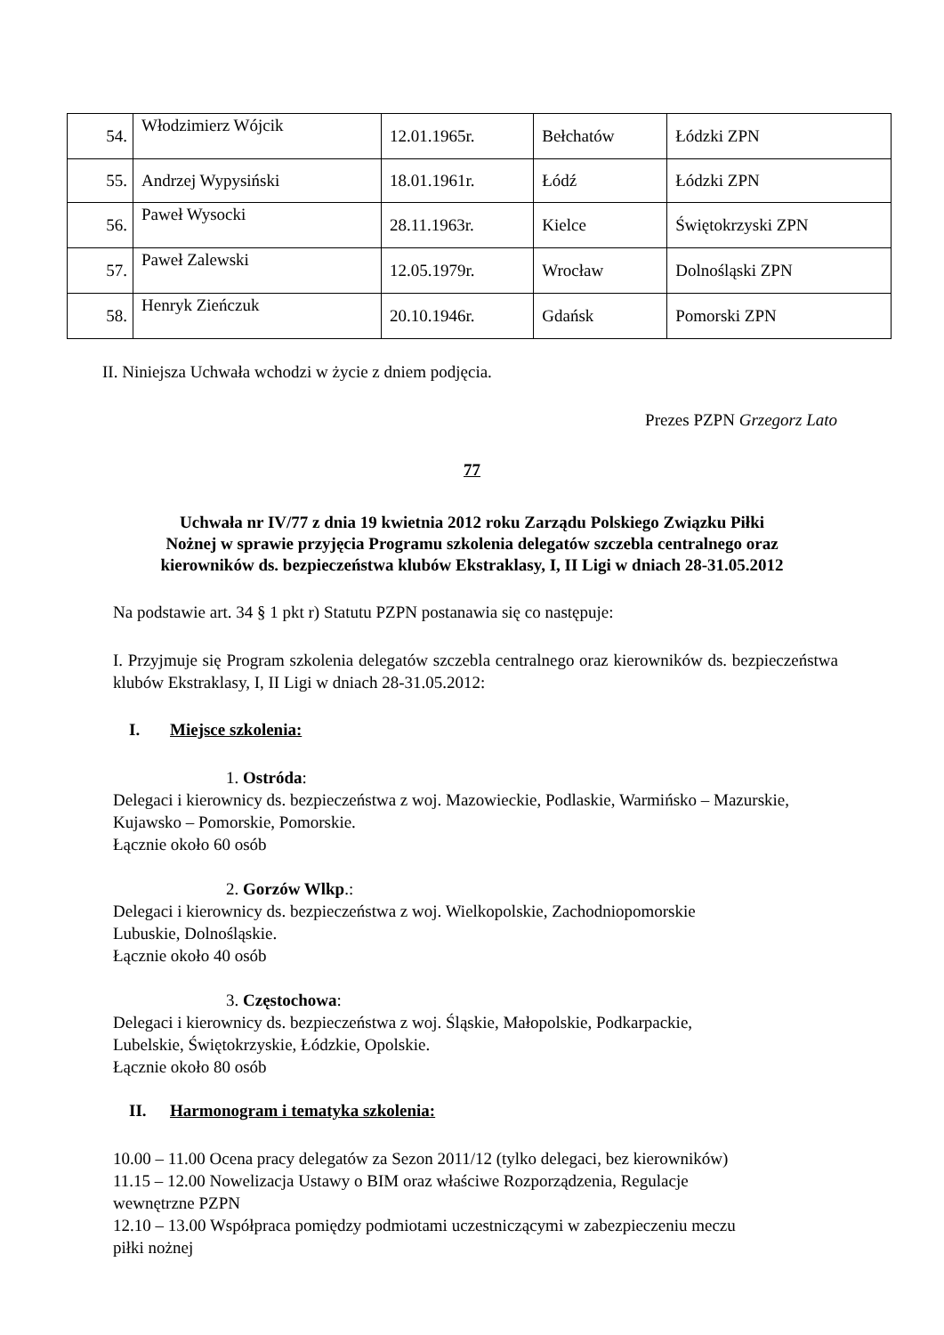| 54. | Włodzimierz Wójcik | 12.01.1965r. | Bełchatów | Łódzki ZPN |
| 55. | Andrzej Wypysiński | 18.01.1961r. | Łódź | Łódzki ZPN |
| 56. | Paweł Wysocki | 28.11.1963r. | Kielce | Świętokrzyski ZPN |
| 57. | Paweł Zalewski | 12.05.1979r. | Wrocław | Dolnośląski ZPN |
| 58. | Henryk Zieńczuk | 20.10.1946r. | Gdańsk | Pomorski ZPN |
II. Niniejsza Uchwała wchodzi w życie z dniem podjęcia.
Prezes PZPN Grzegorz Lato
77
Uchwała nr IV/77 z dnia 19 kwietnia 2012 roku Zarządu Polskiego Związku Piłki
Nożnej w sprawie przyjęcia Programu szkolenia delegatów szczebla centralnego oraz
kierowników ds. bezpieczeństwa klubów Ekstraklasy, I, II Ligi w dniach 28-31.05.2012
Na podstawie art. 34 § 1 pkt r) Statutu PZPN postanawia się co następuje:
I. Przyjmuje się Program szkolenia delegatów szczebla centralnego oraz kierowników ds. bezpieczeństwa klubów Ekstraklasy, I, II Ligi w dniach 28-31.05.2012:
I. Miejsce szkolenia:
1. Ostróda:
Delegaci i kierownicy ds. bezpieczeństwa z woj. Mazowieckie, Podlaskie, Warmińsko – Mazurskie, Kujawsko – Pomorskie, Pomorskie.
Łącznie około 60 osób
2. Gorzów Wlkp.:
Delegaci i kierownicy ds. bezpieczeństwa z woj. Wielkopolskie, Zachodniopomorskie
Lubuskie, Dolnośląskie.
Łącznie około 40 osób
3. Częstochowa:
Delegaci i kierownicy ds. bezpieczeństwa z woj. Śląskie, Małopolskie, Podkarpackie,
Lubelskie, Świętokrzyskie, Łódzkie, Opolskie.
Łącznie około 80 osób
II. Harmonogram i tematyka szkolenia:
10.00 – 11.00 Ocena pracy delegatów za Sezon 2011/12 (tylko delegaci, bez kierowników)
11.15 – 12.00 Nowelizacja Ustawy o BIM oraz właściwe Rozporządzenia, Regulacje
wewnętrzne PZPN
12.10 – 13.00 Współpraca pomiędzy podmiotami uczestniczącymi w zabezpieczeniu meczu
piłki nożnej